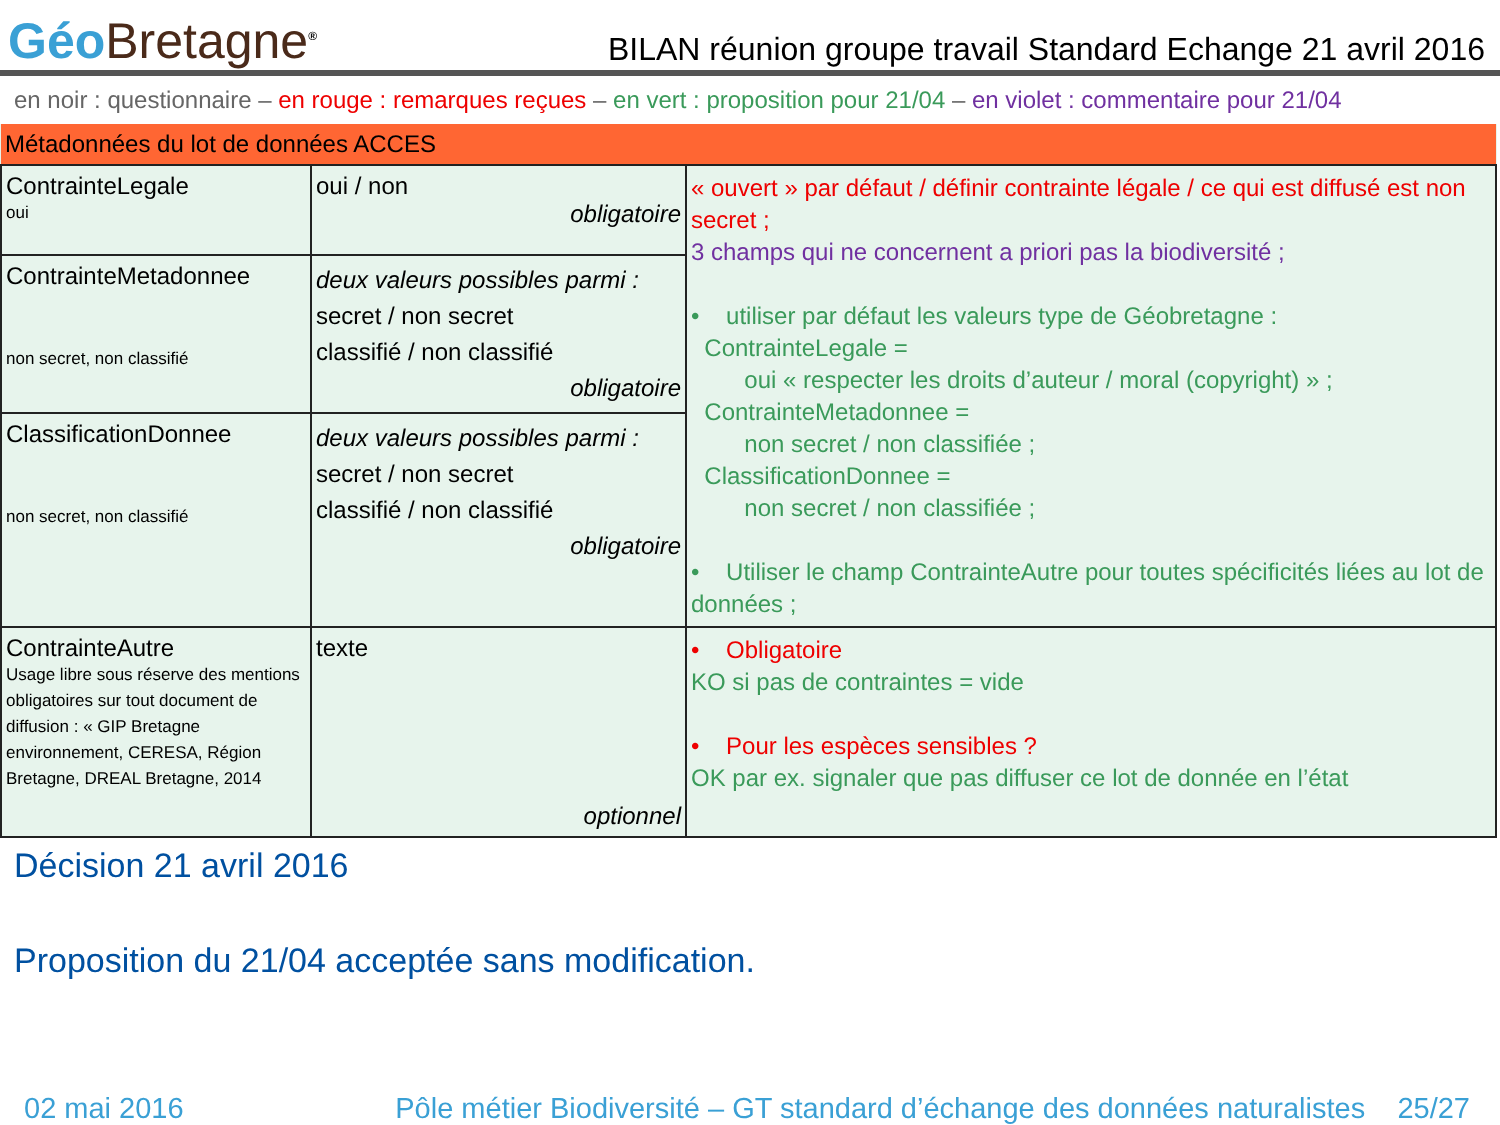Géo Bretagne<sup>®</sup>
BILAN réunion groupe travail Standard Echange 21 avril 2016
en noir : questionnaire – en rouge : remarques reçues – en vert : proposition pour 21/04 – en violet : commentaire pour 21/04
| Métadonnées du lot de données ACCES | | |
| ContrainteLegale oui | oui / non obligatoire | « ouvert » par défaut / définir contrainte légale / ce qui est diffusé est non secret ; 3 champs qui ne concernent a priori pas la biodiversité ; • utiliser par défaut les valeurs type de Géobretagne : ContrainteLegale = oui « respecter les droits d’auteur / moral (copyright) » ; ContrainteMetadonnee = non secret / non classifiée ; ClassificationDonnee = non secret / non classifiée ; • Utiliser le champ ContrainteAutre pour toutes spécificités liées au lot de données ; |
| ContrainteMetadonnee non secret, non classifié | deux valeurs possibles parmi : secret / non secret classifié / non classifié obligatoire | |
| ClassificationDonnee non secret, non classifié | deux valeurs possibles parmi : secret / non secret classifié / non classifié obligatoire | |
| ContrainteAutre Usage libre sous réserve des mentions obligatoires sur tout document de diffusion : « GIP Bretagne environnement, CERESA, Région Bretagne, DREAL Bretagne, 2014 | texte optionnel | • Obligatoire KO si pas de contraintes = vide • Pour les espèces sensibles ? OK par ex. signaler que pas diffuser ce lot de donnée en l’état |
Décision 21 avril 2016
Proposition du 21/04 acceptée sans modification.
02 mai 2016 Pôle métier Biodiversité – GT standard d’échange des données naturalistes 25/27